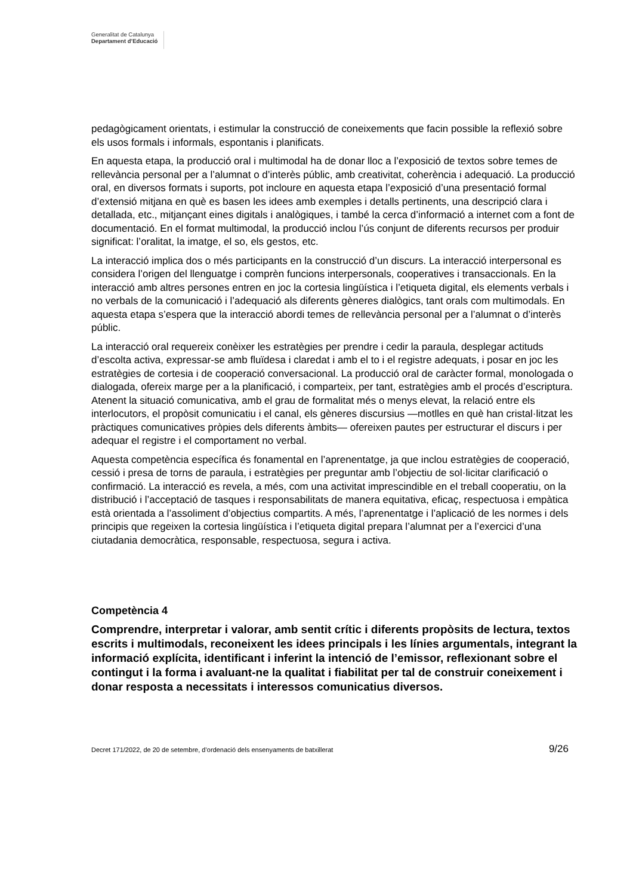Generalitat de Catalunya
Departament d’Educació
pedagògicament orientats, i estimular la construcció de coneixements que facin possible la reflexió sobre els usos formals i informals, espontanis i planificats.
En aquesta etapa, la producció oral i multimodal ha de donar lloc a l’exposició de textos sobre temes de rellevància personal per a l’alumnat o d’interès públic, amb creativitat, coherència i adequació. La producció oral, en diversos formats i suports, pot incloure en aquesta etapa l’exposició d’una presentació formal d’extensió mitjana en què es basen les idees amb exemples i detalls pertinents, una descripció clara i detallada, etc., mitjançant eines digitals i analògiques, i també la cerca d’informació a internet com a font de documentació. En el format multimodal, la producció inclou l’ús conjunt de diferents recursos per produir significat: l’oralitat, la imatge, el so, els gestos, etc.
La interacció implica dos o més participants en la construcció d’un discurs. La interacció interpersonal es considera l’origen del llenguatge i comprèn funcions interpersonals, cooperatives i transaccionals. En la interacció amb altres persones entren en joc la cortesia lingüística i l’etiqueta digital, els elements verbals i no verbals de la comunicació i l’adequació als diferents gèneres dialògics, tant orals com multimodals. En aquesta etapa s’espera que la interacció abordi temes de rellevància personal per a l’alumnat o d’interès públic.
La interacció oral requereix conèixer les estratègies per prendre i cedir la paraula, desplegar actituds d’escolta activa, expressar-se amb fluïdesa i claredat i amb el to i el registre adequats, i posar en joc les estratègies de cortesia i de cooperació conversacional. La producció oral de caràcter formal, monologada o dialogada, ofereix marge per a la planificació, i comparteix, per tant, estratègies amb el procés d’escriptura. Atenent la situació comunicativa, amb el grau de formalitat més o menys elevat, la relació entre els interlocutors, el propòsit comunicatiu i el canal, els gèneres discursius —motlles en què han cristal·litzat les pràctiques comunicatives pròpies dels diferents àmbits— ofereixen pautes per estructurar el discurs i per adequar el registre i el comportament no verbal.
Aquesta competència específica és fonamental en l’aprenentatge, ja que inclou estratègies de cooperació, cessió i presa de torns de paraula, i estratègies per preguntar amb l’objectiu de sol·licitar clarificació o confirmació. La interacció es revela, a més, com una activitat imprescindible en el treball cooperatiu, on la distribució i l’acceptació de tasques i responsabilitats de manera equitativa, eficaç, respectuosa i empàtica està orientada a l’assoliment d’objectius compartits. A més, l’aprenentatge i l’aplicació de les normes i dels principis que regeixen la cortesia lingüística i l’etiqueta digital prepara l’alumnat per a l’exercici d’una ciutadania democràtica, responsable, respectuosa, segura i activa.
Competència 4
Comprendre, interpretar i valorar, amb sentit crític i diferents propòsits de lectura, textos escrits i multimodals, reconeixent les idees principals i les línies argumentals, integrant la informació explícita, identificant i inferint la intenció de l’emissor, reflexionant sobre el contingut i la forma i avaluant-ne la qualitat i fiabilitat per tal de construir coneixement i donar resposta a necessitats i interessos comunicatius diversos.
Decret 171/2022, de 20 de setembre, d’ordenació dels ensenyaments de batxillerat 9/26